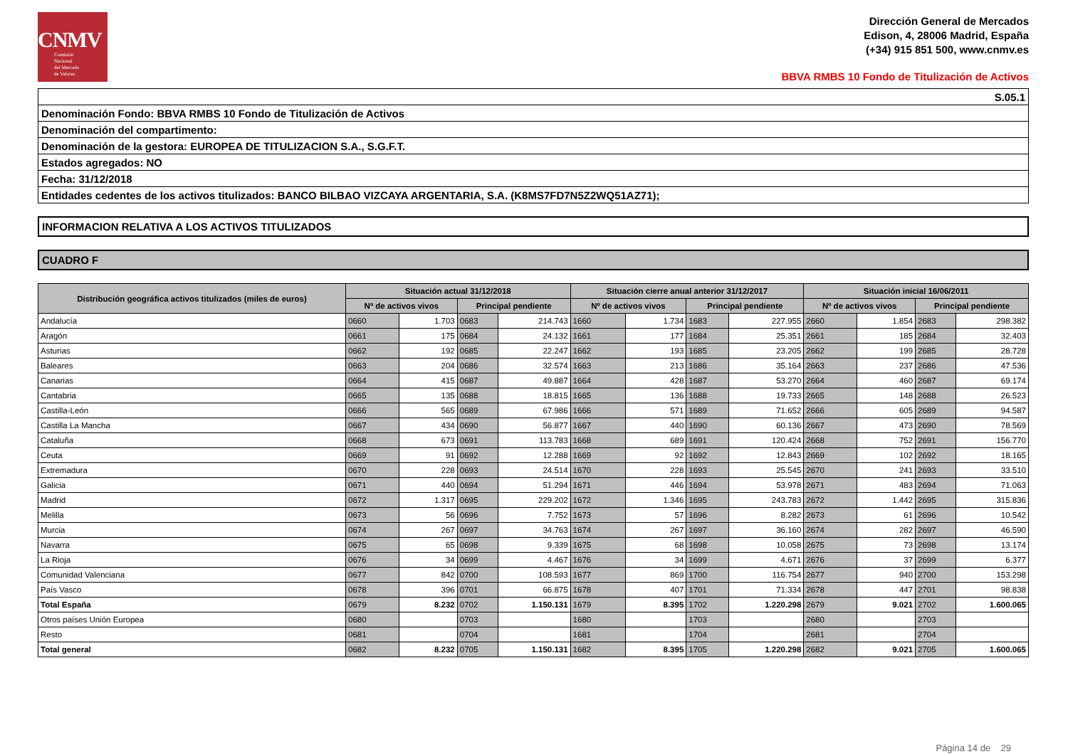CNMV
Comisión
Nacional
del Mercado
de Valores
Dirección General de Mercados
Edison, 4, 28006 Madrid, España
(+34) 915 851 500, www.cnmv.es
BBVA RMBS 10 Fondo de Titulización de Activos
S.05.1
Denominación Fondo: BBVA RMBS 10 Fondo de Titulización de Activos
Denominación del compartimento:
Denominación de la gestora: EUROPEA DE TITULIZACION S.A., S.G.F.T.
Estados agregados: NO
Fecha: 31/12/2018
Entidades cedentes de los activos titulizados: BANCO BILBAO VIZCAYA ARGENTARIA, S.A. (K8MS7FD7N5Z2WQ51AZ71);
INFORMACION RELATIVA A LOS ACTIVOS TITULIZADOS
CUADRO F
| Distribución geográfica activos titulizados (miles de euros) | Situación actual 31/12/2018 | | | | Situación cierre anual anterior 31/12/2017 | | | | Situación inicial 16/06/2011 | | | |
| --- | --- | --- | --- | --- | --- | --- | --- | --- | --- | --- | --- | --- |
| | Nº de activos vivos | | Principal pendiente | | Nº de activos vivos | | Principal pendiente | | Nº de activos vivos | | Principal pendiente | |
| Andalucía | 0660 | 1.703 | 0683 | 214.743 | 1660 | 1.734 | 1683 | 227.955 | 2660 | 1.854 | 2683 | 298.382 |
| Aragón | 0661 | 175 | 0684 | 24.132 | 1661 | 177 | 1684 | 25.351 | 2661 | 185 | 2684 | 32.403 |
| Asturias | 0662 | 192 | 0685 | 22.247 | 1662 | 193 | 1685 | 23.205 | 2662 | 199 | 2685 | 28.728 |
| Baleares | 0663 | 204 | 0686 | 32.574 | 1663 | 213 | 1686 | 35.164 | 2663 | 237 | 2686 | 47.536 |
| Canarias | 0664 | 415 | 0687 | 49.887 | 1664 | 428 | 1687 | 53.270 | 2664 | 460 | 2687 | 69.174 |
| Cantabria | 0665 | 135 | 0688 | 18.815 | 1665 | 136 | 1688 | 19.733 | 2665 | 148 | 2688 | 26.523 |
| Castilla-León | 0666 | 565 | 0689 | 67.986 | 1666 | 571 | 1689 | 71.652 | 2666 | 605 | 2689 | 94.587 |
| Castilla La Mancha | 0667 | 434 | 0690 | 56.877 | 1667 | 440 | 1690 | 60.136 | 2667 | 473 | 2690 | 78.569 |
| Cataluña | 0668 | 673 | 0691 | 113.783 | 1668 | 689 | 1691 | 120.424 | 2668 | 752 | 2691 | 156.770 |
| Ceuta | 0669 | 91 | 0692 | 12.288 | 1669 | 92 | 1692 | 12.843 | 2669 | 102 | 2692 | 18.165 |
| Extremadura | 0670 | 228 | 0693 | 24.514 | 1670 | 228 | 1693 | 25.545 | 2670 | 241 | 2693 | 33.510 |
| Galicia | 0671 | 440 | 0694 | 51.294 | 1671 | 446 | 1694 | 53.978 | 2671 | 483 | 2694 | 71.063 |
| Madrid | 0672 | 1.317 | 0695 | 229.202 | 1672 | 1.346 | 1695 | 243.783 | 2672 | 1.442 | 2695 | 315.836 |
| Melilla | 0673 | 56 | 0696 | 7.752 | 1673 | 57 | 1696 | 8.282 | 2673 | 61 | 2696 | 10.542 |
| Murcia | 0674 | 267 | 0697 | 34.763 | 1674 | 267 | 1697 | 36.160 | 2674 | 282 | 2697 | 46.590 |
| Navarra | 0675 | 65 | 0698 | 9.339 | 1675 | 68 | 1698 | 10.058 | 2675 | 73 | 2698 | 13.174 |
| La Rioja | 0676 | 34 | 0699 | 4.467 | 1676 | 34 | 1699 | 4.671 | 2676 | 37 | 2699 | 6.377 |
| Comunidad Valenciana | 0677 | 842 | 0700 | 108.593 | 1677 | 869 | 1700 | 116.754 | 2677 | 940 | 2700 | 153.298 |
| País Vasco | 0678 | 396 | 0701 | 66.875 | 1678 | 407 | 1701 | 71.334 | 2678 | 447 | 2701 | 98.838 |
| Total España | 0679 | 8.232 | 0702 | 1.150.131 | 1679 | 8.395 | 1702 | 1.220.298 | 2679 | 9.021 | 2702 | 1.600.065 |
| Otros países Unión Europea | 0680 | | 0703 | | 1680 | | 1703 | | 2680 | | 2703 | |
| Resto | 0681 | | 0704 | | 1681 | | 1704 | | 2681 | | 2704 | |
| Total general | 0682 | 8.232 | 0705 | 1.150.131 | 1682 | 8.395 | 1705 | 1.220.298 | 2682 | 9.021 | 2705 | 1.600.065 |
Página 14 de 29